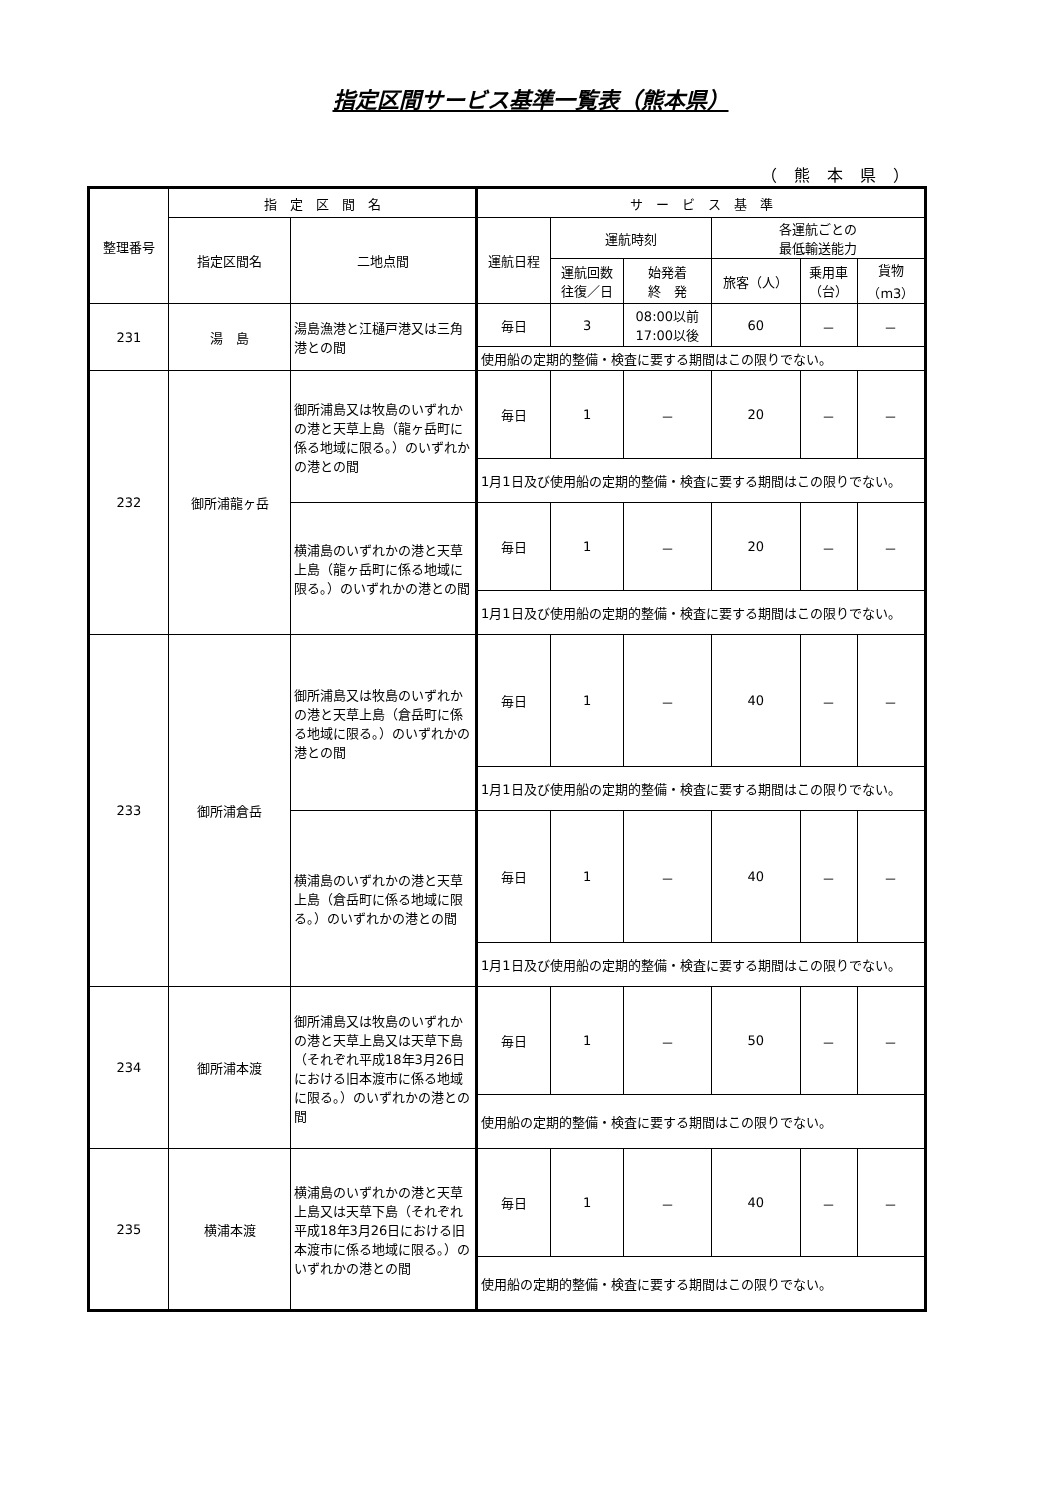指定区間サービス基準一覧表（熊本県）
（ 熊 本 県 ）
| 整理番号 | 指 定 区 間 名 | | サ ー ビ ス 基 準 | | | | | |
| --- | --- | --- | --- | --- | --- | --- | --- | --- |
| | 指定区間名 | 二地点間 | 運航日程 | 運航時刻 | | 各運航ごとの 最低輸送能力 | | |
| | | | | 運航回数 往復／日 | 始発着 終 発 | 旅客（人） | 乗用車 （台） | 貨物 （m3） |
| 231 | 湯 島 | 湯島漁港と江樋戸港又は三角港との間 | 毎日 | 3 | 08:00以前 17:00以後 | 60 | － | － |
| | | | 使用船の定期的整備・検査に要する期間はこの限りでない。 | | | | | |
| 232 | 御所浦龍ヶ岳 | 御所浦島又は牧島のいずれかの港と天草上島（龍ヶ岳町に係る地域に限る。）のいずれかの港との間 | 毎日 | 1 | － | 20 | － | － |
| | | | 1月1日及び使用船の定期的整備・検査に要する期間はこの限りでない。 | | | | | |
| | | 横浦島のいずれかの港と天草上島（龍ヶ岳町に係る地域に限る。）のいずれかの港との間 | 毎日 | 1 | － | 20 | － | － |
| | | | 1月1日及び使用船の定期的整備・検査に要する期間はこの限りでない。 | | | | | |
| 233 | 御所浦倉岳 | 御所浦島又は牧島のいずれかの港と天草上島（倉岳町に係る地域に限る。）のいずれかの港との間 | 毎日 | 1 | － | 40 | － | － |
| | | | 1月1日及び使用船の定期的整備・検査に要する期間はこの限りでない。 | | | | | |
| | | 横浦島のいずれかの港と天草上島（倉岳町に係る地域に限る。）のいずれかの港との間 | 毎日 | 1 | － | 40 | － | － |
| | | | 1月1日及び使用船の定期的整備・検査に要する期間はこの限りでない。 | | | | | |
| 234 | 御所浦本渡 | 御所浦島又は牧島のいずれかの港と天草上島又は天草下島（それぞれ平成18年3月26日における旧本渡市に係る地域に限る。）のいずれかの港との間 | 毎日 | 1 | － | 50 | － | － |
| | | | 使用船の定期的整備・検査に要する期間はこの限りでない。 | | | | | |
| 235 | 横浦本渡 | 横浦島のいずれかの港と天草上島又は天草下島（それぞれ平成18年3月26日における旧本渡市に係る地域に限る。）のいずれかの港との間 | 毎日 | 1 | － | 40 | － | － |
| | | | 使用船の定期的整備・検査に要する期間はこの限りでない。 | | | | | |